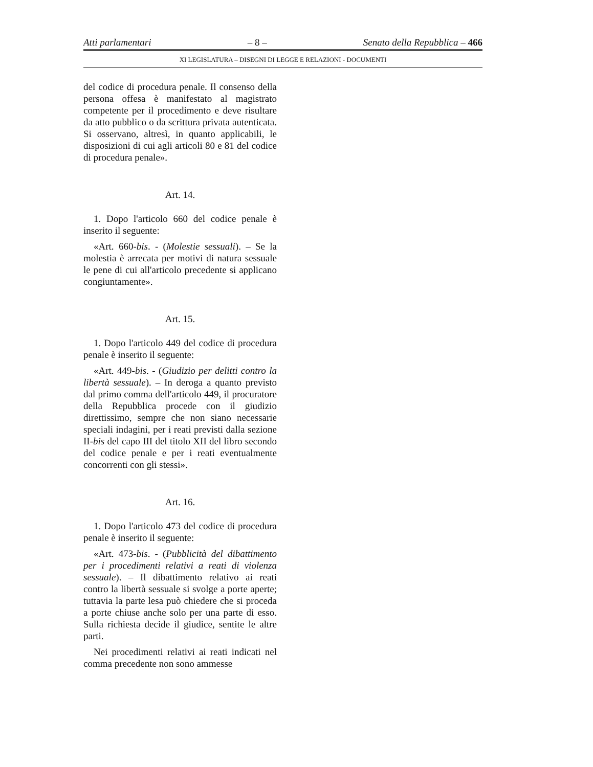Atti parlamentari – 8 – Senato della Repubblica – 466
XI LEGISLATURA – DISEGNI DI LEGGE E RELAZIONI - DOCUMENTI
del codice di procedura penale. Il consenso della persona offesa è manifestato al magistrato competente per il procedimento e deve risultare da atto pubblico o da scrittura privata autenticata. Si osservano, altresì, in quanto applicabili, le disposizioni di cui agli articoli 80 e 81 del codice di procedura penale».
Art. 14.
1. Dopo l'articolo 660 del codice penale è inserito il seguente:
«Art. 660-bis. - (Molestie sessuali). – Se la molestia è arrecata per motivi di natura sessuale le pene di cui all'articolo precedente si applicano congiuntamente».
Art. 15.
1. Dopo l'articolo 449 del codice di procedura penale è inserito il seguente:
«Art. 449-bis. - (Giudizio per delitti contro la libertà sessuale). – In deroga a quanto previsto dal primo comma dell'articolo 449, il procuratore della Repubblica procede con il giudizio direttissimo, sempre che non siano necessarie speciali indagini, per i reati previsti dalla sezione II-bis del capo III del titolo XII del libro secondo del codice penale e per i reati eventualmente concorrenti con gli stessi».
Art. 16.
1. Dopo l'articolo 473 del codice di procedura penale è inserito il seguente:
«Art. 473-bis. - (Pubblicità del dibattimento per i procedimenti relativi a reati di violenza sessuale). – Il dibattimento relativo ai reati contro la libertà sessuale si svolge a porte aperte; tuttavia la parte lesa può chiedere che si proceda a porte chiuse anche solo per una parte di esso. Sulla richiesta decide il giudice, sentite le altre parti.
Nei procedimenti relativi ai reati indicati nel comma precedente non sono ammesse